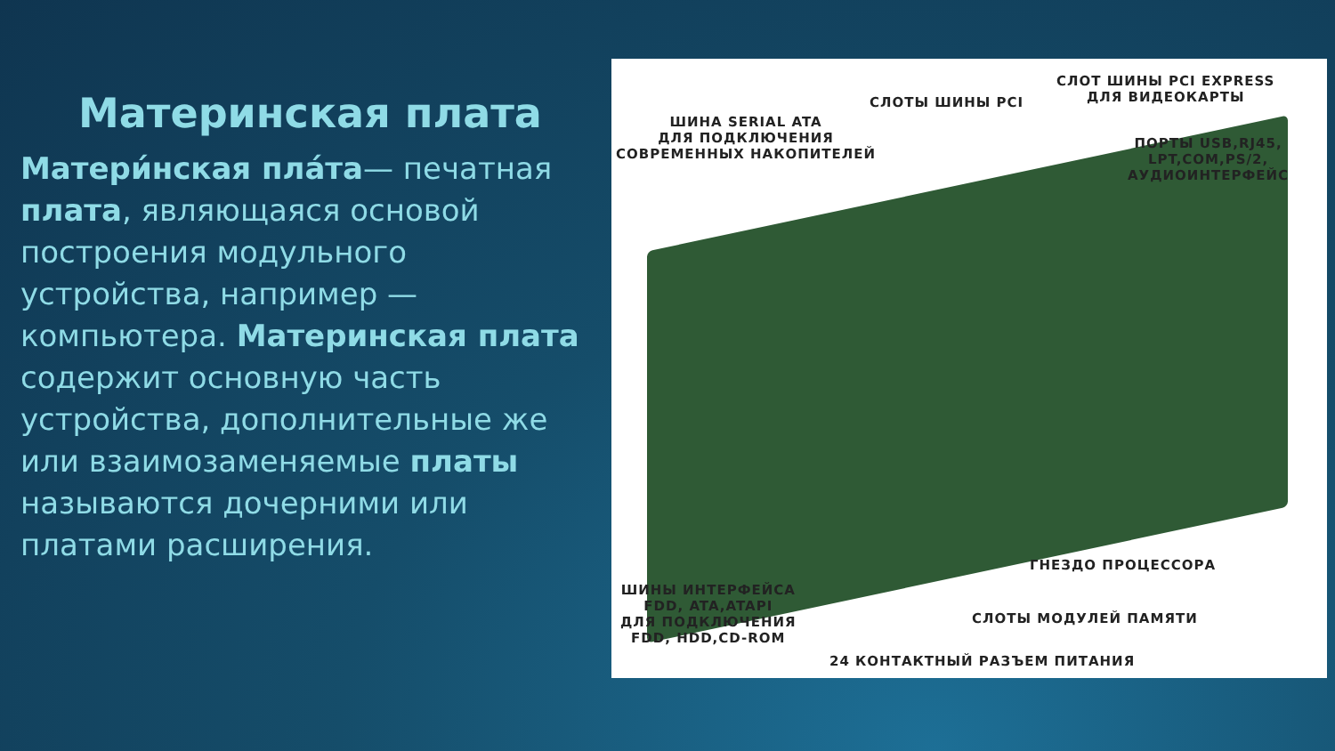Материнская плата
Матери́нская пла́та— печатная плата, являющаяся основой построения модульного устройства, например — компьютера. Материнская плата содержит основную часть устройства, дополнительные же или взаимозаменяемые платы называются дочерними или платами расширения.
СЛОТ ШИНЫ PCI EXPRESS
ДЛЯ ВИДЕОКАРТЫ
СЛОТЫ ШИНЫ PCI
ШИНА SERIAL ATA
ДЛЯ ПОДКЛЮЧЕНИЯ
СОВРЕМЕННЫХ НАКОПИТЕЛЕЙ
ПОРТЫ USB,RJ45,
LPT,COM,PS/2,
АУДИОИНТЕРФЕЙС
ГНЕЗДО ПРОЦЕССОРА
ШИНЫ ИНТЕРФЕЙСА
FDD, ATA,ATAPI
ДЛЯ ПОДКЛЮЧЕНИЯ
FDD, HDD,CD-ROM
СЛОТЫ МОДУЛЕЙ ПАМЯТИ
24 КОНТАКТНЫЙ РАЗЪЕМ ПИТАНИЯ